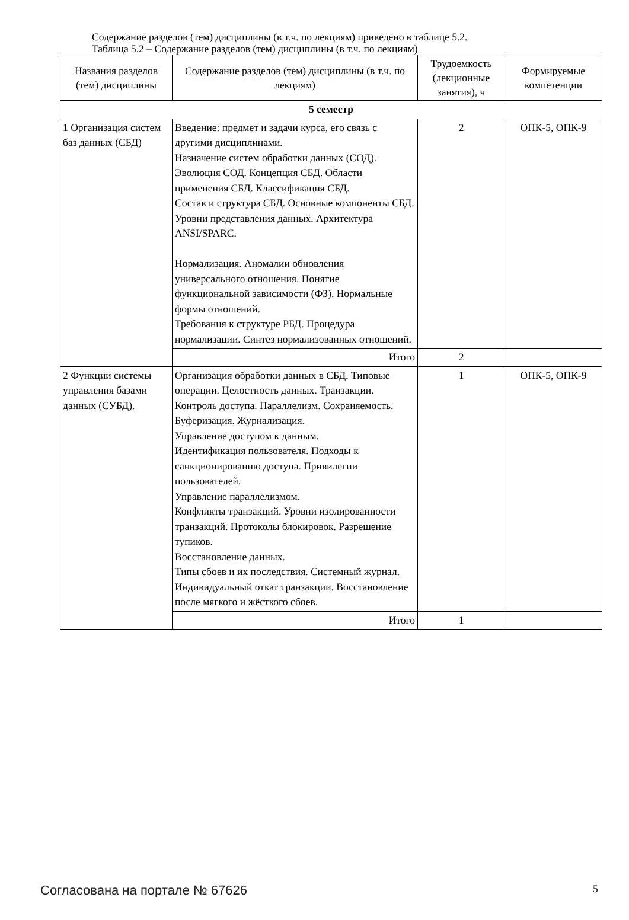Содержание разделов (тем) дисциплины (в т.ч. по лекциям) приведено в таблице 5.2.
Таблица 5.2 – Содержание разделов (тем) дисциплины (в т.ч. по лекциям)
| Названия разделов (тем) дисциплины | Содержание разделов (тем) дисциплины (в т.ч. по лекциям) | Трудоемкость (лекционные занятия), ч | Формируемые компетенции |
| --- | --- | --- | --- |
| 5 семестр | | | |
| 1 Организация систем баз данных (СБД) | Введение: предмет и задачи курса, его связь с другими дисциплинами. Назначение систем обработки данных (СОД). Эволюция СОД. Концепция СБД. Области применения СБД. Классификация СБД. Состав и структура СБД. Основные компоненты СБД. Уровни представления данных. Архитектура ANSI/SPARC. Нормализация. Аномалии обновления универсального отношения. Понятие функциональной зависимости (ФЗ). Нормальные формы отношений. Требования к структуре РБД. Процедура нормализации. Синтез нормализованных отношений. | 2 | ОПК-5, ОПК-9 |
| | Итого | 2 | |
| 2 Функции системы управления базами данных (СУБД). | Организация обработки данных в СБД. Типовые операции. Целостность данных. Транзакции. Контроль доступа. Параллелизм. Сохраняемость. Буферизация. Журнализация. Управление доступом к данным. Идентификация пользователя. Подходы к санкционированию доступа. Привилегии пользователей. Управление параллелизмом. Конфликты транзакций. Уровни изолированности транзакций. Протоколы блокировок. Разрешение тупиков. Восстановление данных. Типы сбоев и их последствия. Системный журнал. Индивидуальный откат транзакции. Восстановление после мягкого и жёсткого сбоев. | 1 | ОПК-5, ОПК-9 |
| | Итого | 1 | |
Согласована на портале № 67626 5